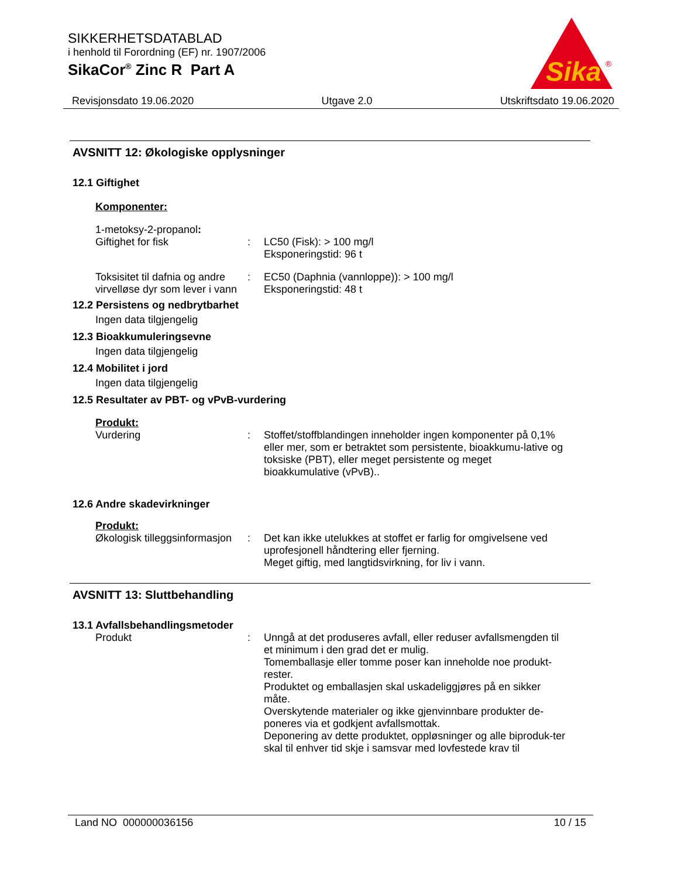SIKKERHETSDATABLAD
i henhold til Forordning (EF) nr. 1907/2006
SikaCor<sup>®</sup> Zinc R Part A
Sika
®
Revisjonsdato 19.06.2020 Utgave 2.0 Utskriftsdato 19.06.2020
AVSNITT 12: Økologiske opplysninger
12.1 Giftighet
Komponenter:
1-metoksy-2-propanol:
Giftighet for fisk : LC50 (Fisk): > 100 mg/l
Eksponeringstid: 96 t
Toksisitet til dafnia og andre virvelløse dyr som lever i vann
: EC50 (Daphnia (vannloppe)): > 100 mg/l
Eksponeringstid: 48 t
12.2 Persistens og nedbrytbarhet
Ingen data tilgjengelig
12.3 Bioakkumuleringsevne
Ingen data tilgjengelig
12.4 Mobilitet i jord
Ingen data tilgjengelig
12.5 Resultater av PBT- og vPvB-vurdering
Produkt:
Vurdering : Stoffet/stoffblandingen inneholder ingen komponenter på 0,1% eller mer, som er betraktet som persistente, bioakkumu-lative og toksiske (PBT), eller meget persistente og meget bioakkumulative (vPvB)..
12.6 Andre skadevirkninger
Produkt:
Økologisk tilleggsinformasjon
: Det kan ikke utelukkes at stoffet er farlig for omgivelsene ved uprofesjonell håndtering eller fjerning.
Meget giftig, med langtidsvirkning, for liv i vann.
AVSNITT 13: Sluttbehandling
13.1 Avfallsbehandlingsmetoder
Produkt : Unngå at det produseres avfall, eller reduser avfallsmengden til et minimum i den grad det er mulig.
Tomemballasje eller tomme poser kan inneholde noe produkt-rester.
Produktet og emballasjen skal uskadeliggjøres på en sikker måte.
Overskytende materialer og ikke gjenvinnbare produkter de-poneres via et godkjent avfallsmottak.
Deponering av dette produktet, oppløsninger og alle biproduk-ter skal til enhver tid skje i samsvar med lovfestede krav til
Land NO 000000036156 10 / 15